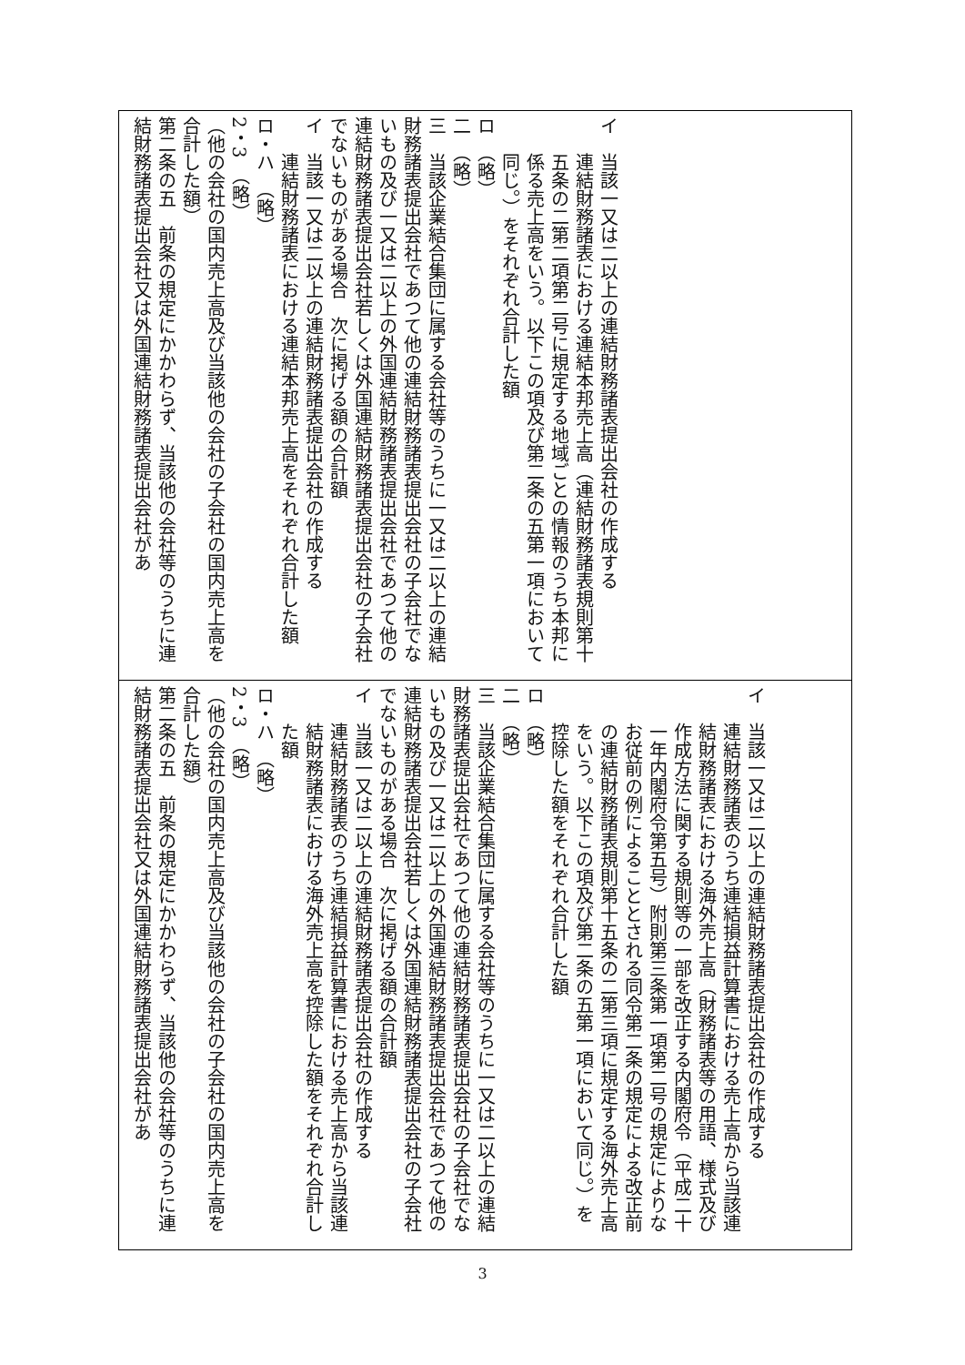| イ 当該一又は二以上の連結財務諸表提出会社の作成する 連結財務諸表における連結本邦売上高（連結財務諸表規則第十五条の二第二項第二号に規定する地域ごとの情報のうち本邦に係る売上高をいう。以下この項及び第二条の五第一項において同じ。）をそれぞれ合計した額 ロ （略） 二 （略） 三 当該企業結合集団に属する会社等のうちに一又は二以上の連結財務諸表提出会社であつて他の連結財務諸表提出会社の子会社でないもの及び一又は二以上の外国連結財務諸表提出会社であつて他の連結財務諸表提出会社若しくは外国連結財務諸表提出会社の子会社でないものがある場合 次に掲げる額の合計額 イ 当該一又は二以上の連結財務諸表提出会社の作成する 連結財務諸表における連結本邦売上高をそれぞれ合計した額 ロ・ハ （略） 2・3 （略） （他の会社の国内売上高及び当該他の会社の子会社の国内売上高を合計した額） 第二条の五 前条の規定にかかわらず、当該他の会社等のうちに連結財務諸表提出会社又は外国連結財務諸表提出会社があ |
| イ 当該一又は二以上の連結財務諸表提出会社の作成する 連結財務諸表のうち連結損益計算書における売上高から当該連結財務諸表における海外売上高（財務諸表等の用語、様式及び作成方法に関する規則等の一部を改正する内閣府令（平成二十一年内閣府令第五号）附則第三条第一項第二号の規定によりなお従前の例によることとされる同令第二条の規定による改正前の連結財務諸表規則第十五条の二第三項に規定する海外売上高をいう。以下この項及び第二条の五第一項において同じ。）を控除した額をそれぞれ合計した額 ロ （略） 二 （略） 三 当該企業結合集団に属する会社等のうちに一又は二以上の連結財務諸表提出会社であつて他の連結財務諸表提出会社の子会社でないもの及び一又は二以上の外国連結財務諸表提出会社であつて他の連結財務諸表提出会社若しくは外国連結財務諸表提出会社の子会社でないものがある場合 次に掲げる額の合計額 イ 当該一又は二以上の連結財務諸表提出会社の作成する 連結財務諸表のうち連結損益計算書における売上高から当該連結財務諸表における海外売上高を控除した額をそれぞれ合計した額 ロ・ハ （略） 2・3 （略） （他の会社の国内売上高及び当該他の会社の子会社の国内売上高を合計した額） 第二条の五 前条の規定にかかわらず、当該他の会社等のうちに連結財務諸表提出会社又は外国連結財務諸表提出会社があ |
3